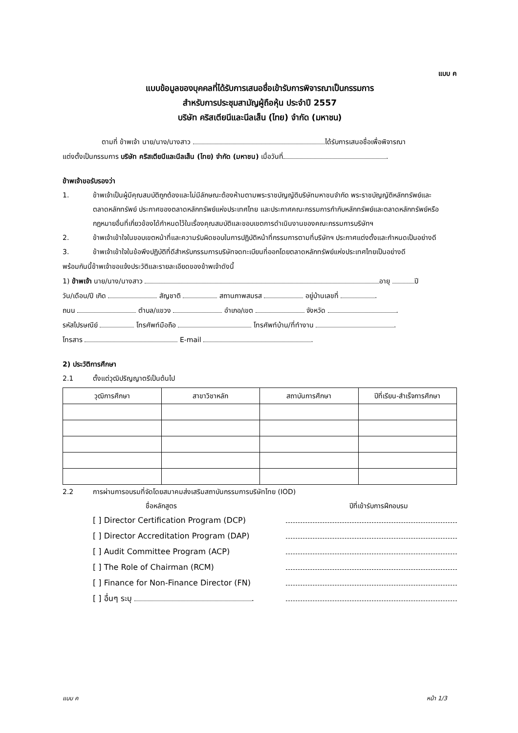แบบ ค
แบบข้อมูลของบุคคลที่ได้รับการเสนอชื่อเข้ารับการพิจารณาเป็นกรรมการ
สำหรับการประชุมสามัญผู้ถือหุ้น ประจำปี 2557
บริษัท คริสเตียนีและนีลเส็น (ไทย) จำกัด (มหาชน)
ตามที่ ข้าพเจ้า นาย/นาง/นางสาว ได้รับการเสนอชื่อเพื่อพิจารณา
แต่งตั้งเป็นกรรมการ บริษัท คริสเตียนีและนีลเส็น (ไทย) จำกัด (มหาชน) เมื่อวันที่ .
ข้าพเจ้าขอรับรองว่า
1. ข้าพเจ้าเป็นผู้มีคุณสมบัติถูกต้องและไม่มีลักษณะต้องห้ามตามพระราชบัญญัติบริษัทมหาชนจำกัด พระราชบัญญัติหลักทรัพย์และตลาดหลักทรัพย์ ประกาศของตลาดหลักทรัพย์แห่งประเทศไทย และประกาศคณะกรรมการกำกับหลักทรัพย์และตลาดหลักทรัพย์หรือกฎหมายอื่นที่เกี่ยวข้องได้กำหนดไว้ในเรื่องคุณสมบัติและขอบเขตการดำเนินงานของคณะกรรมการบริษัทฯ
2. ข้าพเจ้าเข้าใจในขอบเขตหน้าที่และความรับผิดชอบในการปฏิบัติหน้าที่กรรมการตามที่บริษัทฯ ประกาศแต่งตั้งและกำหนดเป็นอย่างดี
3. ข้าพเจ้าเข้าใจในข้อพึงปฏิบัติที่ดีสำหรับกรรมการบริษัทจดทะเบียนที่ออกโดยตลาดหลักทรัพย์แห่งประเทศไทยเป็นอย่างดี
พร้อมกันนี้ข้าพเจ้าขอแจ้งประวัติและรายละเอียดของข้าพเจ้าดังนี้
1) ข้าพเจ้า นาย/นาง/นางสาว อายุ ปี
วัน/เดือน/ปี เกิด สัญชาติ สถานภาพสมรส อยู่บ้านเลขที่ .
ถนน ตำบล/แขวง อำเภอ/เขต จังหวัด .
รหัสไปรษณีย์ โทรศัพท์มือถือ โทรศัพท์บ้าน/ที่ทำงาน .
โทรสาร E-mail .
2) ประวัติการศึกษา
2.1 ตั้งแต่วุฒิปริญญาตรีเป็นต้นไป
| วุฒิการศึกษา | สาขาวิชาหลัก | สถาบันการศึกษา | ปีที่เรียน-สำเร็จการศึกษา |
| --- | --- | --- | --- |
2.2 การผ่านการอบรมที่จัดโดยสมาคมส่งเสริมสถาบันกรรมการบริษัทไทย (IOD)
ชื่อหลักสูตร ปีที่เข้ารับการฝึกอบรม
[ ] Director Certification Program (DCP)
[ ] Director Accreditation Program (DAP)
[ ] Audit Committee Program (ACP)
[ ] The Role of Chairman (RCM)
[ ] Finance for Non-Finance Director (FN)
[ ] อื่นๆ ระบุ .
แบบ ค หน้า 1/3